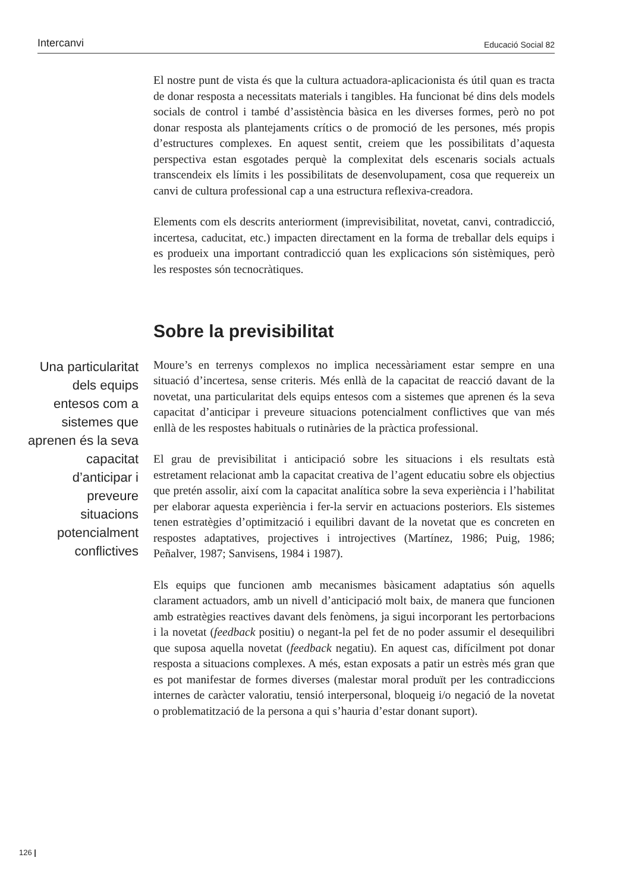Intercanvi Educació Social 82
El nostre punt de vista és que la cultura actuadora-aplicacionista és útil quan es tracta de donar resposta a necessitats materials i tangibles. Ha funcionat bé dins dels models socials de control i també d’assistència bàsica en les diverses formes, però no pot donar resposta als plantejaments crítics o de promoció de les persones, més propis d’estructures complexes. En aquest sentit, creiem que les possibilitats d’aquesta perspectiva estan esgotades perquè la complexitat dels escenaris socials actuals transcendeix els límits i les possibilitats de desenvolupament, cosa que requereix un canvi de cultura professional cap a una estructura reflexiva-creadora.
Elements com els descrits anteriorment (imprevisibilitat, novetat, canvi, contradicció, incertesa, caducitat, etc.) impacten directament en la forma de treballar dels equips i es produeix una important contradicció quan les explicacions són sistèmiques, però les respostes són tecnocràtiques.
Sobre la previsibilitat
Una particularitat dels equips entesos com a sistemes que aprenen és la seva capacitat d’anticipar i preveure situacions potencialment conflictives
Moure’s en terrenys complexos no implica necessàriament estar sempre en una situació d’incertesa, sense criteris. Més enllà de la capacitat de reacció davant de la novetat, una particularitat dels equips entesos com a sistemes que aprenen és la seva capacitat d’anticipar i preveure situacions potencialment conflictives que van més enllà de les respostes habituals o rutinàries de la pràctica professional.
El grau de previsibilitat i anticipació sobre les situacions i els resultats està estretament relacionat amb la capacitat creativa de l’agent educatiu sobre els objectius que pretén assolir, així com la capacitat analítica sobre la seva experiència i l’habilitat per elaborar aquesta experiència i fer-la servir en actuacions posteriors. Els sistemes tenen estratègies d’optimització i equilibri davant de la novetat que es concreten en respostes adaptatives, projectives i introjectives (Martínez, 1986; Puig, 1986; Peñalver, 1987; Sanvisens, 1984 i 1987).
Els equips que funcionen amb mecanismes bàsicament adaptatius són aquells clarament actuadors, amb un nivell d’anticipació molt baix, de manera que funcionen amb estratègies reactives davant dels fenòmens, ja sigui incorporant les pertorbacions i la novetat (feedback positiu) o negant-la pel fet de no poder assumir el desequilibri que suposa aquella novetat (feedback negatiu). En aquest cas, difícilment pot donar resposta a situacions complexes. A més, estan exposats a patir un estrès més gran que es pot manifestar de formes diverses (malestar moral produït per les contradiccions internes de caràcter valoratiu, tensió interpersonal, bloqueig i/o negació de la novetat o problematització de la persona a qui s’hauria d’estar donant suport).
126 |